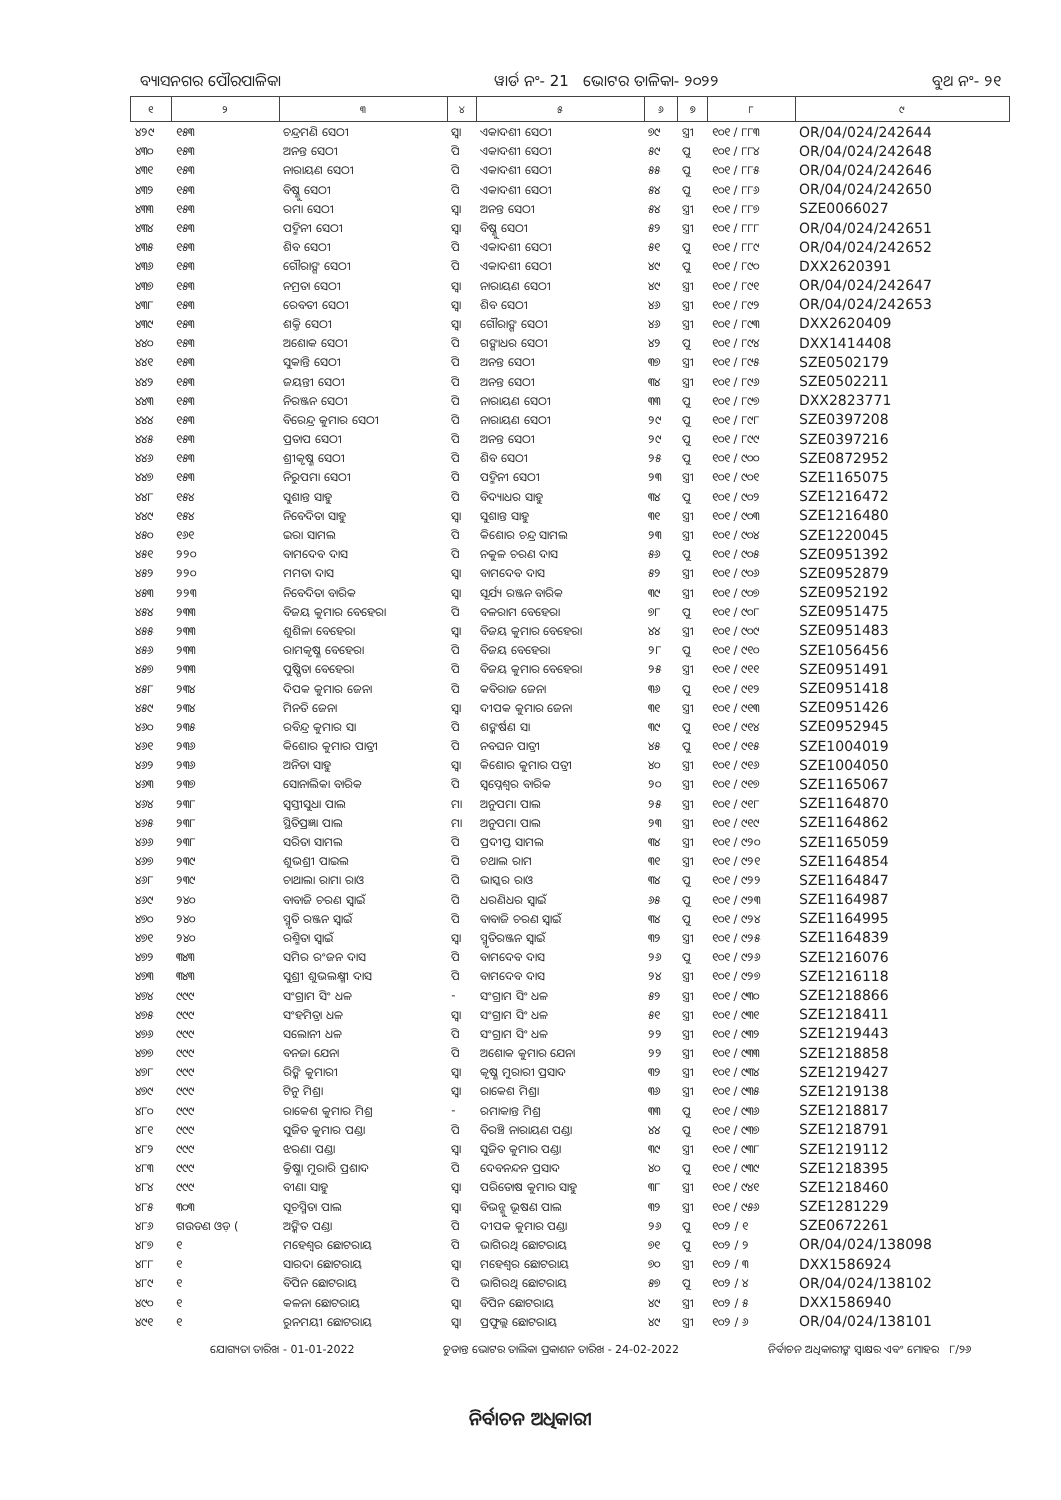ବ୍ୟାସନଗର ପୌରପାଳିକା ୱାର୍ଡ ନଂ- 21 ଭୋଟର ତାଳିକା- ୨୦୨୨ ବୁଥ ନଂ- ୨୧
| ୧ | ୨ | ୩ | ୪ | ୫ | ୬ | ୭ | ୮ | ୯ |
| --- | --- | --- | --- | --- | --- | --- | --- | --- |
| ୪୨୯ | ୧୫୩ | ଚନ୍ଦ୍ରମଣି ସେଠୀ | ସ୍ୱା | ଏକାଦଶୀ ସେଠୀ | ୭୯ | ସ୍ତ୍ରୀ | ୧୦୧ / ୮୮୩ | OR/04/024/242644 |
| ୪୩୦ | ୧୫୩ | ଅନନ୍ତ ସେଠୀ | ପି | ଏକାଦଶୀ ସେଠୀ | ୫୯ | ପୁ | ୧୦୧ / ୮୮୪ | OR/04/024/242648 |
| ୪୩୧ | ୧୫୩ | ନାରାୟଣ ସେଠୀ | ପି | ଏକାଦଶୀ ସେଠୀ | ୫୫ | ପୁ | ୧୦୧ / ୮୮୫ | OR/04/024/242646 |
| ୪୩୨ | ୧୫୩ | ବିଷ୍ଣୁ ସେଠୀ | ପି | ଏକାଦଶୀ ସେଠୀ | ୫୪ | ପୁ | ୧୦୧ / ୮୮୬ | OR/04/024/242650 |
| ୪୩୩ | ୧୫୩ | ରମା ସେଠୀ | ସ୍ୱା | ଅନନ୍ତ ସେଠୀ | ୫୪ | ସ୍ତ୍ରୀ | ୧୦୧ / ୮୮୭ | SZE0066027 |
| ୪୩୪ | ୧୫୩ | ପଦ୍ମିନୀ ସେଠୀ | ସ୍ୱା | ବିଷ୍ଣୁ ସେଠୀ | ୫୨ | ସ୍ତ୍ରୀ | ୧୦୧ / ୮୮୮ | OR/04/024/242651 |
| ୪୩୫ | ୧୫୩ | ଶିବ ସେଠୀ | ପି | ଏକାଦଶୀ ସେଠୀ | ୫୧ | ପୁ | ୧୦୧ / ୮୮୯ | OR/04/024/242652 |
| ୪୩୬ | ୧୫୩ | ଗୌରାଙ୍ଗ ସେଠୀ | ପି | ଏକାଦଶୀ ସେଠୀ | ୪୯ | ପୁ | ୧୦୧ / ୮୯୦ | DXX2620391 |
| ୪୩୭ | ୧୫୩ | ନମ୍ରତା ସେଠୀ | ସ୍ୱା | ନାରାୟଣ ସେଠୀ | ୪୯ | ସ୍ତ୍ରୀ | ୧୦୧ / ୮୯୧ | OR/04/024/242647 |
| ୪୩୮ | ୧୫୩ | ରେବତୀ ସେଠୀ | ସ୍ୱା | ଶିବ ସେଠୀ | ୪୬ | ସ୍ତ୍ରୀ | ୧୦୧ / ୮୯୨ | OR/04/024/242653 |
| ୪୩୯ | ୧୫୩ | ଶକ୍ତି ସେଠୀ | ସ୍ୱା | ଗୌରାଙ୍ଗ ସେଠୀ | ୪୬ | ସ୍ତ୍ରୀ | ୧୦୧ / ୮୯୩ | DXX2620409 |
| ୪୪୦ | ୧୫୩ | ଅଶୋକ ସେଠୀ | ପି | ଗଙ୍ଗାଧର ସେଠୀ | ୪୨ | ପୁ | ୧୦୧ / ୮୯୪ | DXX1414408 |
| ୪୪୧ | ୧୫୩ | ସୁକାନ୍ତି ସେଠୀ | ପି | ଅନନ୍ତ ସେଠୀ | ୩୭ | ସ୍ତ୍ରୀ | ୧୦୧ / ୮୯୫ | SZE0502179 |
| ୪୪୨ | ୧୫୩ | ଜୟନ୍ତୀ ସେଠୀ | ପି | ଅନନ୍ତ ସେଠୀ | ୩୪ | ସ୍ତ୍ରୀ | ୧୦୧ / ୮୯୬ | SZE0502211 |
| ୪୪୩ | ୧୫୩ | ନିରଞ୍ଜନ ସେଠୀ | ପି | ନାରାୟଣ ସେଠୀ | ୩୩ | ପୁ | ୧୦୧ / ୮୯୭ | DXX2823771 |
| ୪୪୪ | ୧୫୩ | ବିରେନ୍ଦ୍ର କୁମାର ସେଠୀ | ପି | ନାରାୟଣ ସେଠୀ | ୨୯ | ପୁ | ୧୦୧ / ୮୯୮ | SZE0397208 |
| ୪୪୫ | ୧୫୩ | ପ୍ରତାପ ସେଠୀ | ପି | ଅନନ୍ତ ସେଠୀ | ୨୯ | ପୁ | ୧୦୧ / ୮୯୯ | SZE0397216 |
| ୪୪୬ | ୧୫୩ | ଶ୍ରୀକୃଷ୍ଣ ସେଠୀ | ପି | ଶିବ ସେଠୀ | ୨୫ | ପୁ | ୧୦୧ / ୯୦୦ | SZE0872952 |
| ୪୪୭ | ୧୫୩ | ନିରୁପମା ସେଠୀ | ପି | ପଦ୍ମିନୀ ସେଠୀ | ୨୩ | ସ୍ତ୍ରୀ | ୧୦୧ / ୯୦୧ | SZE1165075 |
| ୪୪୮ | ୧୫୪ | ସୁଶାନ୍ତ ସାହୁ | ପି | ବିଦ୍ୟାଧର ସାହୁ | ୩୪ | ପୁ | ୧୦୧ / ୯୦୨ | SZE1216472 |
| ୪୪୯ | ୧୫୪ | ନିବେଦିତା ସାହୁ | ସ୍ୱା | ସୁଶାନ୍ତ ସାହୁ | ୩୧ | ସ୍ତ୍ରୀ | ୧୦୧ / ୯୦୩ | SZE1216480 |
| ୪୫୦ | ୧୬୧ | ଇରା ସାମଲ | ପି | କିଶୋର ଚନ୍ଦ୍ର ସାମଲ | ୨୩ | ସ୍ତ୍ରୀ | ୧୦୧ / ୯୦୪ | SZE1220045 |
| ୪୫୧ | ୨୨୦ | ବାମଦେବ ଦାସ | ପି | ନକୁଳ ଚରଣ ଦାସ | ୫୬ | ପୁ | ୧୦୧ / ୯୦୫ | SZE0951392 |
| ୪୫୨ | ୨୨୦ | ମମତା ଦାସ | ସ୍ୱା | ବାମଦେବ ଦାସ | ୫୨ | ସ୍ତ୍ରୀ | ୧୦୧ / ୯୦୬ | SZE0952879 |
| ୪୫୩ | ୨୨୩ | ନିବେଦିତା ବାରିକ | ସ୍ୱା | ସୂର୍ଯ୍ୟ ରଞ୍ଜନ ବାରିକ | ୩୯ | ସ୍ତ୍ରୀ | ୧୦୧ / ୯୦୭ | SZE0952192 |
| ୪୫୪ | ୨୩୩ | ବିଜୟ କୁମାର ବେହେରା | ପି | ବଳରାମ ବେହେରା | ୭୮ | ପୁ | ୧୦୧ / ୯୦୮ | SZE0951475 |
| ୪୫୫ | ୨୩୩ | ଶୁଶିଳା ବେହେରା | ସ୍ୱା | ବିଜୟ କୁମାର ବେହେରା | ୪୪ | ସ୍ତ୍ରୀ | ୧୦୧ / ୯୦୯ | SZE0951483 |
| ୪୫୬ | ୨୩୩ | ରାମକୃଷ୍ଣ ବେହେରା | ପି | ବିଜୟ ବେହେରା | ୨୮ | ପୁ | ୧୦୧ / ୯୧୦ | SZE1056456 |
| ୪୫୭ | ୨୩୩ | ପୁଷ୍ପିତା ବେହେରା | ପି | ବିଜୟ କୁମାର ବେହେରା | ୨୫ | ସ୍ତ୍ରୀ | ୧୦୧ / ୯୧୧ | SZE0951491 |
| ୪୫୮ | ୨୩୪ | ଦିପକ କୁମାର ଜେନା | ପି | କବିରାଜ ଜେନା | ୩୬ | ପୁ | ୧୦୧ / ୯୧୨ | SZE0951418 |
| ୪୫୯ | ୨୩୪ | ମିନତି ଜେନା | ସ୍ୱା | ଦୀପକ କୁମାର ଜେନା | ୩୧ | ସ୍ତ୍ରୀ | ୧୦୧ / ୯୧୩ | SZE0951426 |
| ୪୬୦ | ୨୩୫ | ରବିନ୍ଦ୍ର କୁମାର ସା | ପି | ଶଙ୍କର୍ଷଣ ସା | ୩୯ | ପୁ | ୧୦୧ / ୯୧୪ | SZE0952945 |
| ୪୬୧ | ୨୩୬ | କିଶୋର କୁମାର ପାତ୍ରୀ | ପି | ନବଘନ ପାତ୍ରୀ | ୪୫ | ପୁ | ୧୦୧ / ୯୧୫ | SZE1004019 |
| ୪୬୨ | ୨୩୬ | ଅନିତା ସାହୁ | ସ୍ୱା | କିଶୋର କୁମାର ପତ୍ରୀ | ୪୦ | ସ୍ତ୍ରୀ | ୧୦୧ / ୯୧୬ | SZE1004050 |
| ୪୬୩ | ୨୩୭ | ସୋନାଲିକା ବାରିକ | ପି | ସ୍ୱପ୍ନେଶ୍ୱର ବାରିକ | ୨୦ | ସ୍ତ୍ରୀ | ୧୦୧ / ୯୧୭ | SZE1165067 |
| ୪୬୪ | ୨୩୮ | ସ୍ୱସ୍ତୀସୁଧା ପାଲ | ମା | ଅନୁପମା ପାଲ | ୨୫ | ସ୍ତ୍ରୀ | ୧୦୧ / ୯୧୮ | SZE1164870 |
| ୪୬୫ | ୨୩୮ | ସ୍ଥିତିପ୍ରଜ୍ଞା ପାଲ | ମା | ଅନୁପମା ପାଲ | ୨୩ | ସ୍ତ୍ରୀ | ୧୦୧ / ୯୧୯ | SZE1164862 |
| ୪୬୬ | ୨୩୮ | ସରିତା ସାମଲ | ପି | ପ୍ରଦୀପ୍ତ ସାମଲ | ୩୪ | ସ୍ତ୍ରୀ | ୧୦୧ / ୯୨୦ | SZE1165059 |
| ୪୬୭ | ୨୩୯ | ଶୁଭଶ୍ରୀ ପାଇଲ | ପି | ଚଥାଲ ରାମ | ୩୧ | ସ୍ତ୍ରୀ | ୧୦୧ / ୯୨୧ | SZE1164854 |
| ୪୬୮ | ୨୩୯ | ଚାଥାଲା ରାମା ରାଓ | ପି | ଭାସ୍କର ରାଓ | ୩୪ | ପୁ | ୧୦୧ / ୯୨୨ | SZE1164847 |
| ୪୬୯ | ୨୪୦ | ବାବାଜି ଚରଣ ସ୍ୱାଇଁ | ପି | ଧରଣିଧର ସ୍ୱାଇଁ | ୬୫ | ପୁ | ୧୦୧ / ୯୨୩ | SZE1164987 |
| ୪୭୦ | ୨୪୦ | ସ୍ମୃତି ରଞ୍ଜନ ସ୍ୱାଇଁ | ପି | ବାବାଜି ଚରଣ ସ୍ୱାଇଁ | ୩୪ | ପୁ | ୧୦୧ / ୯୨୪ | SZE1164995 |
| ୪୭୧ | ୨୪୦ | ରଶ୍ମିତା ସ୍ୱାଇଁ | ସ୍ୱା | ସ୍ମୃତିରଞ୍ଜନ ସ୍ୱାଇଁ | ୩୨ | ସ୍ତ୍ରୀ | ୧୦୧ / ୯୨୫ | SZE1164839 |
| ୪୭୨ | ୩୪୩ | ସମିର ରଂଜନ ଦାସ | ପି | ବାମଦେବ ଦାସ | ୨୬ | ପୁ | ୧୦୧ / ୯୨୬ | SZE1216076 |
| ୪୭୩ | ୩୪୩ | ସୁଶ୍ରୀ ଶୁଭଲକ୍ଷ୍ମୀ ଦାସ | ପି | ବାମଦେବ ଦାସ | ୨୪ | ସ୍ତ୍ରୀ | ୧୦୧ / ୯୨୭ | SZE1216118 |
| ୪୭୪ | ୯୯୯ | ସଂଗ୍ରାମ ସିଂ ଧଳ | - | ସଂଗ୍ରାମ ସିଂ ଧଳ | ୫୨ | ସ୍ତ୍ରୀ | ୧୦୧ / ୯୩୦ | SZE1218866 |
| ୪୭୫ | ୯୯୯ | ସଂହମିତ୍ରା ଧଳ | ସ୍ୱା | ସଂଗ୍ରାମ ସିଂ ଧଳ | ୫୧ | ସ୍ତ୍ରୀ | ୧୦୧ / ୯୩୧ | SZE1218411 |
| ୪୭୬ | ୯୯୯ | ସଲୋନୀ ଧଳ | ପି | ସଂଗ୍ରାମ ସିଂ ଧଳ | ୨୨ | ସ୍ତ୍ରୀ | ୧୦୧ / ୯୩୨ | SZE1219443 |
| ୪୭୭ | ୯୯୯ | ବନଜା ଯେନା | ପି | ଅଶୋକ କୁମାର ଯେନା | ୨୨ | ସ୍ତ୍ରୀ | ୧୦୧ / ୯୩୩ | SZE1218858 |
| ୪୭୮ | ୯୯୯ | ରିଙ୍କି କୁମାରୀ | ସ୍ୱା | କୃଷ୍ଣ ମୁରାରୀ ପ୍ରସାଦ | ୩୨ | ସ୍ତ୍ରୀ | ୧୦୧ / ୯୩୪ | SZE1219427 |
| ୪୭୯ | ୯୯୯ | ଟିନୁ ମିଶ୍ରା | ସ୍ୱା | ରାକେଶ ମିଶ୍ରା | ୩୬ | ସ୍ତ୍ରୀ | ୧୦୧ / ୯୩୫ | SZE1219138 |
| ୪୮୦ | ୯୯୯ | ରାକେଶ କୁମାର ମିଶ୍ର | - | ରମାକାନ୍ତ ମିଶ୍ର | ୩୩ | ପୁ | ୧୦୧ / ୯୩୬ | SZE1218817 |
| ୪୮୧ | ୯୯୯ | ସୁଜିତ କୁମାର ପଣ୍ଡା | ପି | ବିରଞ୍ଚି ନାରାୟଣ ପଣ୍ଡା | ୪୪ | ପୁ | ୧୦୧ / ୯୩୭ | SZE1218791 |
| ୪୮୨ | ୯୯୯ | ଝରଣା ପଣ୍ଡା | ସ୍ୱା | ସୁଜିତ କୁମାର ପଣ୍ଡା | ୩୯ | ସ୍ତ୍ରୀ | ୧୦୧ / ୯୩୮ | SZE1219112 |
| ୪୮୩ | ୯୯୯ | କ୍ରିଷ୍ଣା ମୁରାରି ପ୍ରଶାଦ | ପି | ଦେବନନ୍ଦନ ପ୍ରସାଦ | ୪୦ | ପୁ | ୧୦୧ / ୯୩୯ | SZE1218395 |
| ୪୮୪ | ୯୯୯ | ବୀଣା ସାହୁ | ସ୍ୱା | ପରିତୋଷ କୁମାର ସାହୁ | ୩୮ | ସ୍ତ୍ରୀ | ୧୦୧ / ୯୪୧ | SZE1218460 |
| ୪୮୫ | ୩୦୩ | ସୂଚସ୍ମିତା ପାଲ | ସ୍ୱା | ବିଭନ୍ଶୁ ଭୂଷଣ ପାଲ | ୩୨ | ସ୍ତ୍ରୀ | ୧୦୧ / ୯୫୬ | SZE1281229 |
| ୪୮୬ | ଗଉଡଣ ଓଡ଼ ( | ଅଙ୍କିତ ପଣ୍ଡା | ପି | ଦୀପକ କୁମାର ପଣ୍ଡା | ୨୬ | ପୁ | ୧୦୨ / ୧ | SZE0672261 |
| ୪୮୭ | ୧ | ମହେଶ୍ୱର ଛୋଟରାୟ | ପି | ଭାଗିରଥି ଛୋଟରାୟ | ୭୧ | ପୁ | ୧୦୨ / ୨ | OR/04/024/138098 |
| ୪୮୮ | ୧ | ସାରଦା ଛୋଟରାୟ | ସ୍ୱା | ମହେଶ୍ୱର ଛୋଟରାୟ | ୭୦ | ସ୍ତ୍ରୀ | ୧୦୨ / ୩ | DXX1586924 |
| ୪୮୯ | ୧ | ବିପିନ ଛୋଟରାୟ | ପି | ଭାଗିରଥି ଛୋଟରାୟ | ୫୭ | ପୁ | ୧୦୨ / ୪ | OR/04/024/138102 |
| ୪୯୦ | ୧ | କଳନା ଛୋଟରାୟ | ସ୍ୱା | ବିପିନ ଛୋଟରାୟ | ୪୯ | ସ୍ତ୍ରୀ | ୧୦୨ / ୫ | DXX1586940 |
| ୪୯୧ | ୧ | ରୁନମୟୀ ଛୋଟରାୟ | ସ୍ୱା | ପ୍ରଫୁଲ୍ଲ ଛୋଟରାୟ | ୪୯ | ସ୍ତ୍ରୀ | ୧୦୨ / ୬ | OR/04/024/138101 |
ଯୋଗ୍ୟତା ତାରିଖ - 01-01-2022 ଚୁଡାନ୍ତ ଭୋଟର ତାଲିକା ପ୍ରକାଶନ ତାରିଖ - 24-02-2022 ନିର୍ବାଚନ ଅଧିକାରୀଙ୍କ ସ୍ୱାକ୍ଷର ଏବଂ ମୋହର ୮/୨୬
ନିର୍ବାଚନ ଅଧିକାରୀ